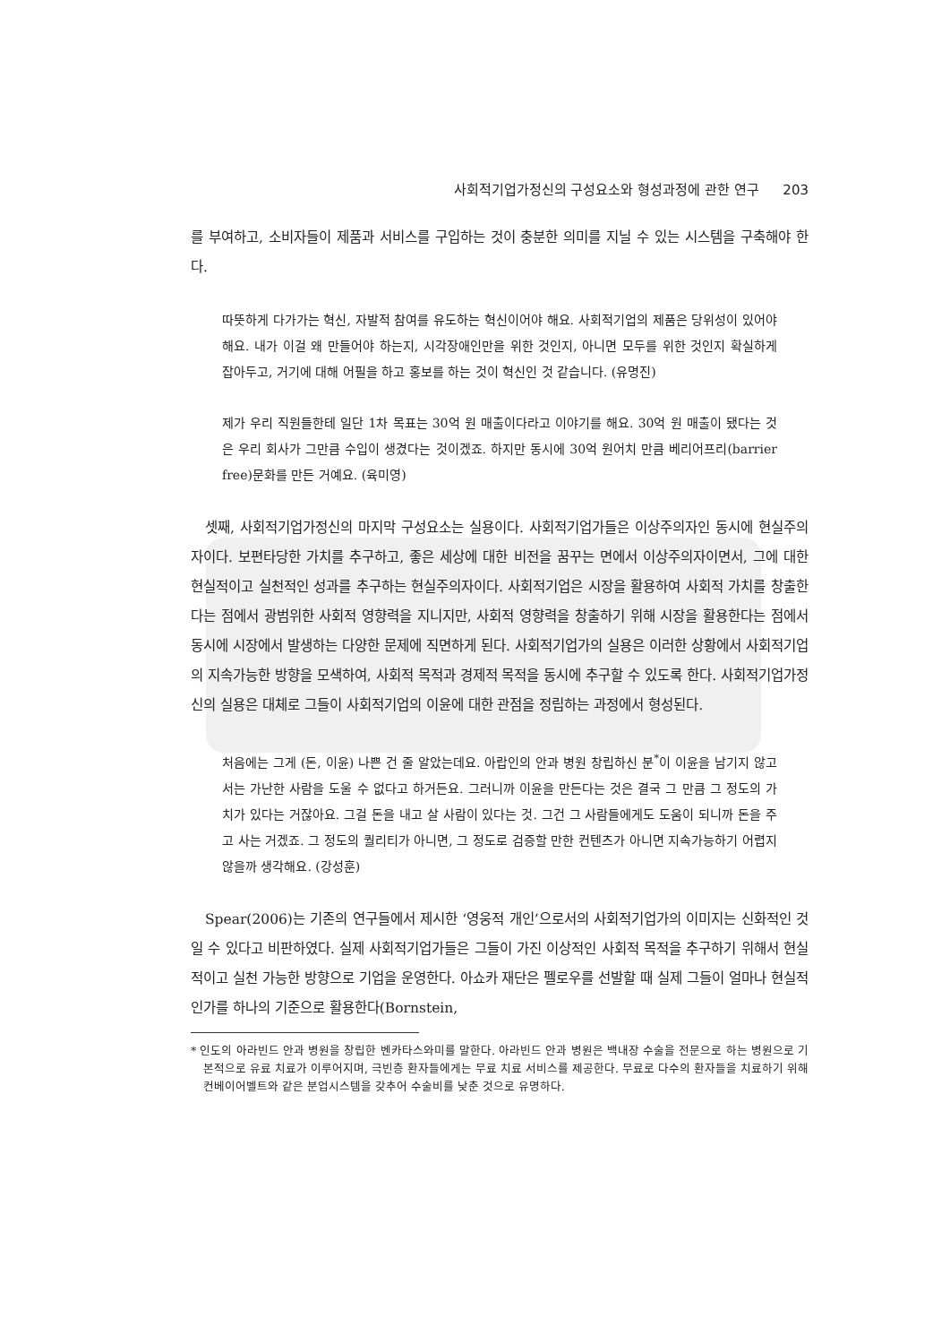사회적기업가정신의 구성요소와 형성과정에 관한 연구 203
를 부여하고, 소비자들이 제품과 서비스를 구입하는 것이 충분한 의미를 지닐 수 있는 시스템을 구축해야 한다.
따뜻하게 다가가는 혁신, 자발적 참여를 유도하는 혁신이어야 해요. 사회적기업의 제품은 당위성이 있어야 해요. 내가 이걸 왜 만들어야 하는지, 시각장애인만을 위한 것인지, 아니면 모두를 위한 것인지 확실하게 잡아두고, 거기에 대해 어필을 하고 홍보를 하는 것이 혁신인 것 같습니다. (유명진)
제가 우리 직원들한테 일단 1차 목표는 30억 원 매출이다라고 이야기를 해요. 30억 원 매출이 됐다는 것은 우리 회사가 그만큼 수입이 생겼다는 것이겠죠. 하지만 동시에 30억 원어치 만큼 베리어프리(barrier free)문화를 만든 거예요. (육미영)
셋째, 사회적기업가정신의 마지막 구성요소는 실용이다. 사회적기업가들은 이상주의자인 동시에 현실주의자이다. 보편타당한 가치를 추구하고, 좋은 세상에 대한 비전을 꿈꾸는 면에서 이상주의자이면서, 그에 대한 현실적이고 실천적인 성과를 추구하는 현실주의자이다. 사회적기업은 시장을 활용하여 사회적 가치를 창출한다는 점에서 광범위한 사회적 영향력을 지니지만, 사회적 영향력을 창출하기 위해 시장을 활용한다는 점에서 동시에 시장에서 발생하는 다양한 문제에 직면하게 된다. 사회적기업가의 실용은 이러한 상황에서 사회적기업의 지속가능한 방향을 모색하여, 사회적 목적과 경제적 목적을 동시에 추구할 수 있도록 한다. 사회적기업가정신의 실용은 대체로 그들이 사회적기업의 이윤에 대한 관점을 정립하는 과정에서 형성된다.
처음에는 그게 (돈, 이윤) 나쁜 건 줄 알았는데요. 아랍인의 안과 병원 창립하신 분<sup>*</sup>이 이윤을 남기지 않고서는 가난한 사람을 도울 수 없다고 하거든요. 그러니까 이윤을 만든다는 것은 결국 그 만큼 그 정도의 가치가 있다는 거잖아요. 그걸 돈을 내고 살 사람이 있다는 것. 그건 그 사람들에게도 도움이 되니까 돈을 주고 사는 거겠죠. 그 정도의 퀄리티가 아니면, 그 정도로 검증할 만한 컨텐츠가 아니면 지속가능하기 어렵지 않을까 생각해요. (강성훈)
Spear(2006)는 기존의 연구들에서 제시한 ‘영웅적 개인’으로서의 사회적기업가의 이미지는 신화적인 것일 수 있다고 비판하였다. 실제 사회적기업가들은 그들이 가진 이상적인 사회적 목적을 추구하기 위해서 현실적이고 실천 가능한 방향으로 기업을 운영한다. 아쇼카 재단은 펠로우를 선발할 때 실제 그들이 얼마나 현실적인가를 하나의 기준으로 활용한다(Bornstein,
* 인도의 아라빈드 안과 병원을 창립한 벤카타스와미를 말한다. 아라빈드 안과 병원은 백내장 수술을 전문으로 하는 병원으로 기본적으로 유료 치료가 이루어지며, 극빈층 환자들에게는 무료 치료 서비스를 제공한다. 무료로 다수의 환자들을 치료하기 위해 컨베이어벨트와 같은 분업시스템을 갖추어 수술비를 낮춘 것으로 유명하다.